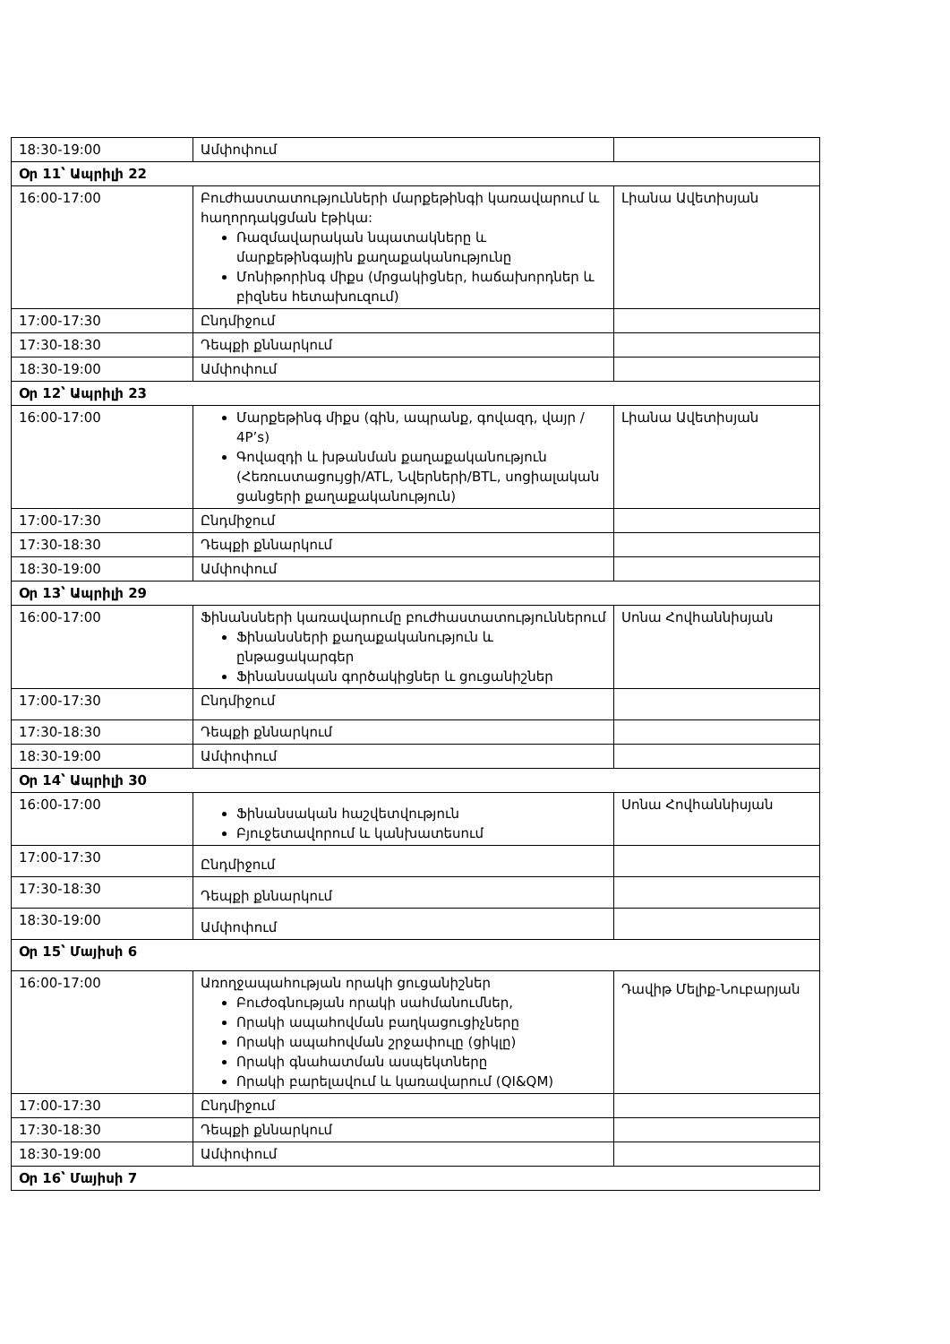| 18:30-19:00 | Ամփոփում | |
| Օր 11՝ Ապրիլի 22 | | |
| 16:00-17:00 | Բուժհաստատությունների մարքեթինգի կառավարում և հաղորդակցման էթիկա: Ռազմավարական նպատակները և մարքեթինգային քաղաքականությունը Մոնիթորինգ միքս (մրցակիցներ, հաճախորդներ և բիզնես հետախուզում) | Լիանա Ավետիսյան |
| 17:00-17:30 | Ընդմիջում | |
| 17:30-18:30 | Դեպքի քննարկում | |
| 18:30-19:00 | Ամփոփում | |
| Օր 12՝ Ապրիլի 23 | | |
| 16:00-17:00 | Մարքեթինգ միքս (գին, ապրանք, գովազդ, վայր / 4P’s) Գովազդի և խթանման քաղաքականություն (Հեռուստացույցի/ATL, Նվերների/BTL, սոցիալական ցանցերի քաղաքականություն) | Լիանա Ավետիսյան |
| 17:00-17:30 | Ընդմիջում | |
| 17:30-18:30 | Դեպքի քննարկում | |
| 18:30-19:00 | Ամփոփում | |
| Օր 13՝ Ապրիլի 29 | | |
| 16:00-17:00 | Ֆինանսների կառավարումը բուժհաստատություններում Ֆինանսների քաղաքականություն և ընթացակարգեր Ֆինանսական գործակիցներ և ցուցանիշներ | Սոնա Հովհաննիսյան |
| 17:00-17:30 | Ընդմիջում | |
| 17:30-18:30 | Դեպքի քննարկում | |
| 18:30-19:00 | Ամփոփում | |
| Օր 14՝ Ապրիլի 30 | | |
| 16:00-17:00 | Ֆինանսական հաշվետվություն Բյուջետավորում և կանխատեսում | Սոնա Հովհաննիսյան |
| 17:00-17:30 | Ընդմիջում | |
| 17:30-18:30 | Դեպքի քննարկում | |
| 18:30-19:00 | Ամփոփում | |
| Օր 15՝ Մայիսի 6 | | |
| 16:00-17:00 | Առողջապահության որակի ցուցանիշներ Բուժօգնության որակի սահմանումներ, Որակի ապահովման բաղկացուցիչները Որակի ապահովման շրջափուլը (ցիկլը) Որակի գնահատման ասպեկտները Որակի բարելավում և կառավարում (QI&QM) | Դավիթ Մելիք-Նուբարյան |
| 17:00-17:30 | Ընդմիջում | |
| 17:30-18:30 | Դեպքի քննարկում | |
| 18:30-19:00 | Ամփոփում | |
| Օր 16՝ Մայիսի 7 | | |